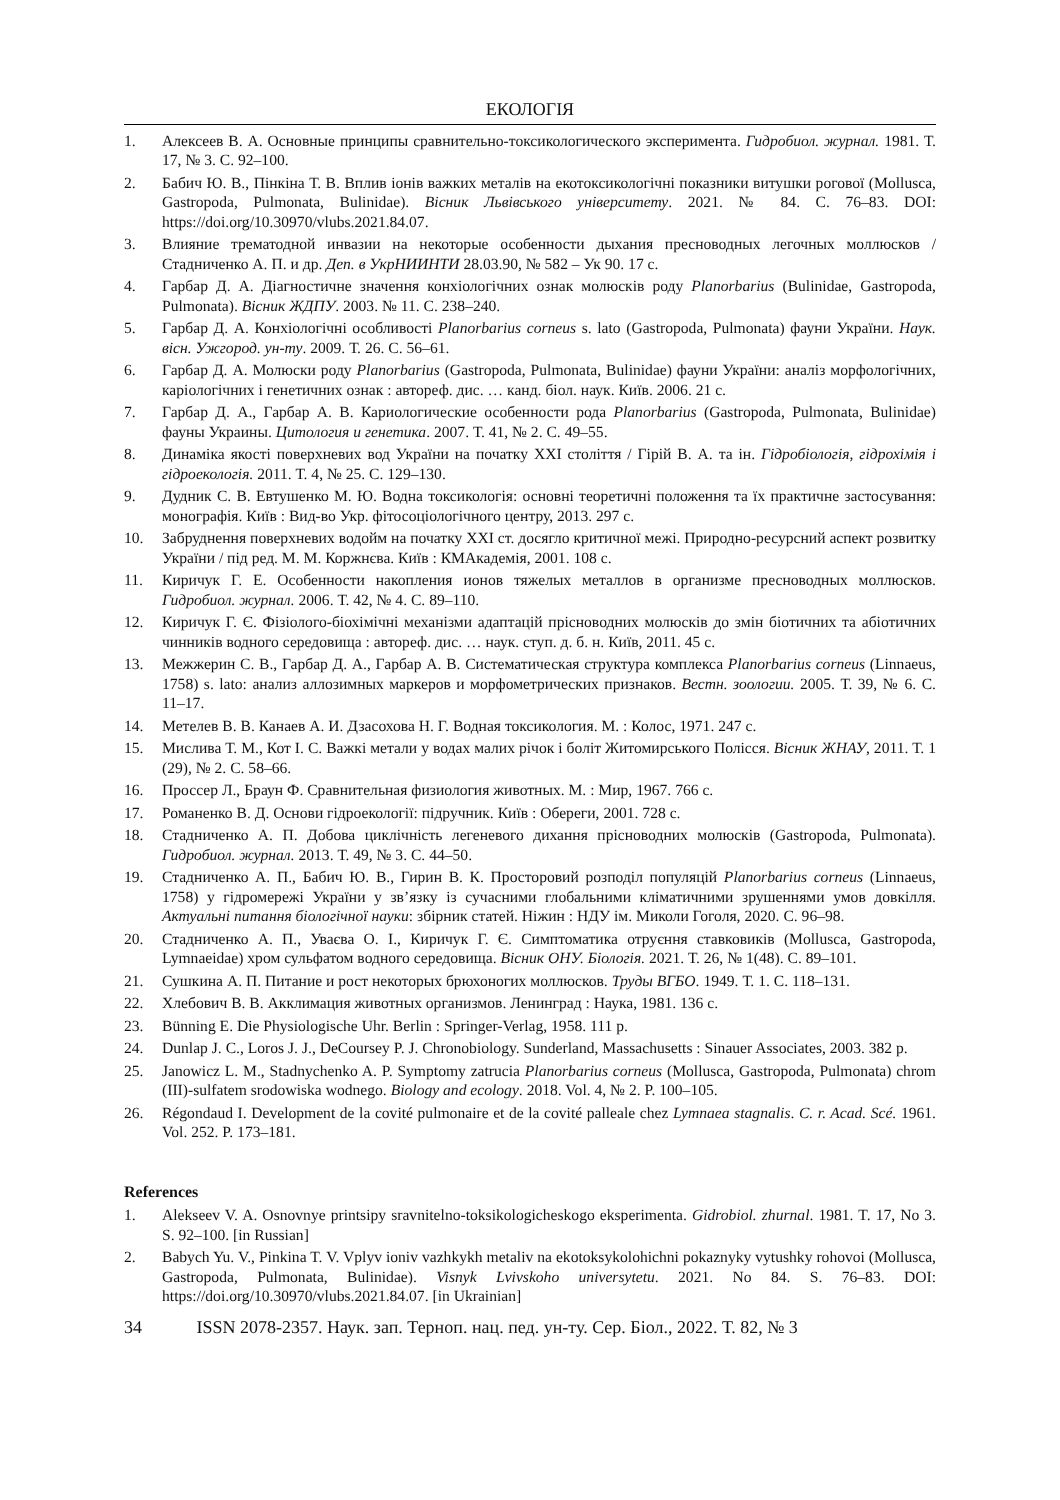ЕКОЛОГІЯ
1. Алексеев В. А. Основные принципы сравнительно-токсикологического эксперимента. Гидробиол. журнал. 1981. Т. 17, № 3. С. 92–100.
2. Бабич Ю. В., Пінкіна Т. В. Вплив іонів важких металів на екотоксикологічні показники витушки рогової (Mollusca, Gastropoda, Pulmonata, Bulinidae). Вісник Львівського університету. 2021. № 84. С. 76–83. DOI: https://doi.org/10.30970/vlubs.2021.84.07.
3. Влияние трематодной инвазии на некоторые особенности дыхания пресноводных легочных моллюсков / Стадниченко А. П. и др. Деп. в УкрНИИНТИ 28.03.90, № 582 – Ук 90. 17 с.
4. Гарбар Д. А. Діагностичне значення конхіологічних ознак молюсків роду Planorbarius (Bulinidae, Gastropoda, Pulmonata). Вісник ЖДПУ. 2003. № 11. С. 238–240.
5. Гарбар Д. А. Конхіологічні особливості Planorbarius corneus s. lato (Gastropoda, Pulmonata) фауни України. Наук. вісн. Ужгород. ун-ту. 2009. Т. 26. С. 56–61.
6. Гарбар Д. А. Молюски роду Planorbarius (Gastropoda, Pulmonata, Bulinidae) фауни України: аналіз морфологічних, каріологічних і генетичних ознак : автореф. дис. … канд. біол. наук. Київ. 2006. 21 с.
7. Гарбар Д. А., Гарбар А. В. Кариологические особенности рода Planorbarius (Gastropoda, Pulmonata, Bulinidae) фауны Украины. Цитология и генетика. 2007. Т. 41, № 2. С. 49–55.
8. Динаміка якості поверхневих вод України на початку ХХІ століття / Гірій В. А. та ін. Гідробіологія, гідрохімія і гідроекологія. 2011. Т. 4, № 25. С. 129–130.
9. Дудник С. В. Евтушенко М. Ю. Водна токсикологія: основні теоретичні положення та їх практичне застосування: монографія. Київ : Вид-во Укр. фітосоціологічного центру, 2013. 297 с.
10. Забруднення поверхневих водойм на початку ХХІ ст. досягло критичної межі. Природно-ресурсний аспект розвитку України / під ред. М. М. Коржнєва. Київ : КМАкадемія, 2001. 108 с.
11. Киричук Г. Е. Особенности накопления ионов тяжелых металлов в организме пресноводных моллюсков. Гидробиол. журнал. 2006. Т. 42, № 4. С. 89–110.
12. Киричук Г. Є. Фізіолого-біохімічні механізми адаптацій прісноводних молюсків до змін біотичних та абіотичних чинників водного середовища : автореф. дис. … наук. ступ. д. б. н. Київ, 2011. 45 с.
13. Межжерин С. В., Гарбар Д. А., Гарбар А. В. Систематическая структура комплекса Planorbarius corneus (Linnaeus, 1758) s. lato: анализ аллозимных маркеров и морфометрических признаков. Вестн. зоологии. 2005. Т. 39, № 6. С. 11–17.
14. Метелев В. В. Канаев А. И. Дзасохова Н. Г. Водная токсикология. М. : Колос, 1971. 247 с.
15. Мислива Т. М., Кот І. С. Важкі метали у водах малих річок і боліт Житомирського Полісся. Вісник ЖНАУ, 2011. Т. 1 (29), № 2. С. 58–66.
16. Проссер Л., Браун Ф. Сравнительная физиология животных. М. : Мир, 1967. 766 с.
17. Романенко В. Д. Основи гідроекології: підручник. Київ : Обереги, 2001. 728 с.
18. Стадниченко А. П. Добова циклічність легеневого дихання прісноводних молюсків (Gastropoda, Pulmonata). Гидробиол. журнал. 2013. Т. 49, № 3. С. 44–50.
19. Стадниченко А. П., Бабич Ю. В., Гирин В. К. Просторовий розподіл популяцій Planorbarius corneus (Linnaeus, 1758) у гідромережі України у зв’язку із сучасними глобальними кліматичними зрушеннями умов довкілля. Актуальні питання біологічної науки: збірник статей. Ніжин : НДУ ім. Миколи Гоголя, 2020. С. 96–98.
20. Стадниченко А. П., Уваєва О. І., Киричук Г. Є. Симптоматика отруєння ставковиків (Mollusca, Gastropoda, Lymnaeidae) хром сульфатом водного середовища. Вісник ОНУ. Біологія. 2021. Т. 26, № 1(48). С. 89–101.
21. Сушкина А. П. Питание и рост некоторых брюхоногих моллюсков. Труды ВГБО. 1949. Т. 1. С. 118–131.
22. Хлебович В. В. Акклимация животных организмов. Ленинград : Наука, 1981. 136 с.
23. Bünning E. Die Physiologische Uhr. Berlin : Springer-Verlag, 1958. 111 p.
24. Dunlap J. C., Loros J. J., DeCoursey P. J. Chronobiology. Sunderland, Massachusetts : Sinauer Associates, 2003. 382 p.
25. Janowicz L. M., Stadnychenko A. P. Symptomy zatrucia Planorbarius corneus (Mollusca, Gastropoda, Pulmonata) chrom (III)-sulfatem srodowiska wodnego. Biology and ecology. 2018. Vol. 4, № 2. P. 100–105.
26. Régondaud I. Development de la covité pulmonaire et de la covité palleale chez Lymnaea stagnalis. C. r. Acad. Scé. 1961. Vol. 252. P. 173–181.
References
1. Alekseev V. A. Osnovnye printsipy sravnitelno-toksikologicheskogo eksperimenta. Gidrobiol. zhurnal. 1981. T. 17, No 3. S. 92–100. [in Russian]
2. Babych Yu. V., Pinkina T. V. Vplyv ioniv vazhkykh metaliv na ekotoksykolohichni pokaznyky vytushky rohovoi (Mollusca, Gastropoda, Pulmonata, Bulinidae). Visnyk Lvivskoho universytetu. 2021. No 84. S. 76–83. DOI: https://doi.org/10.30970/vlubs.2021.84.07. [in Ukrainian]
34 ISSN 2078-2357. Наук. зап. Терноп. нац. пед. ун-ту. Сер. Біол., 2022. Т. 82, № 3